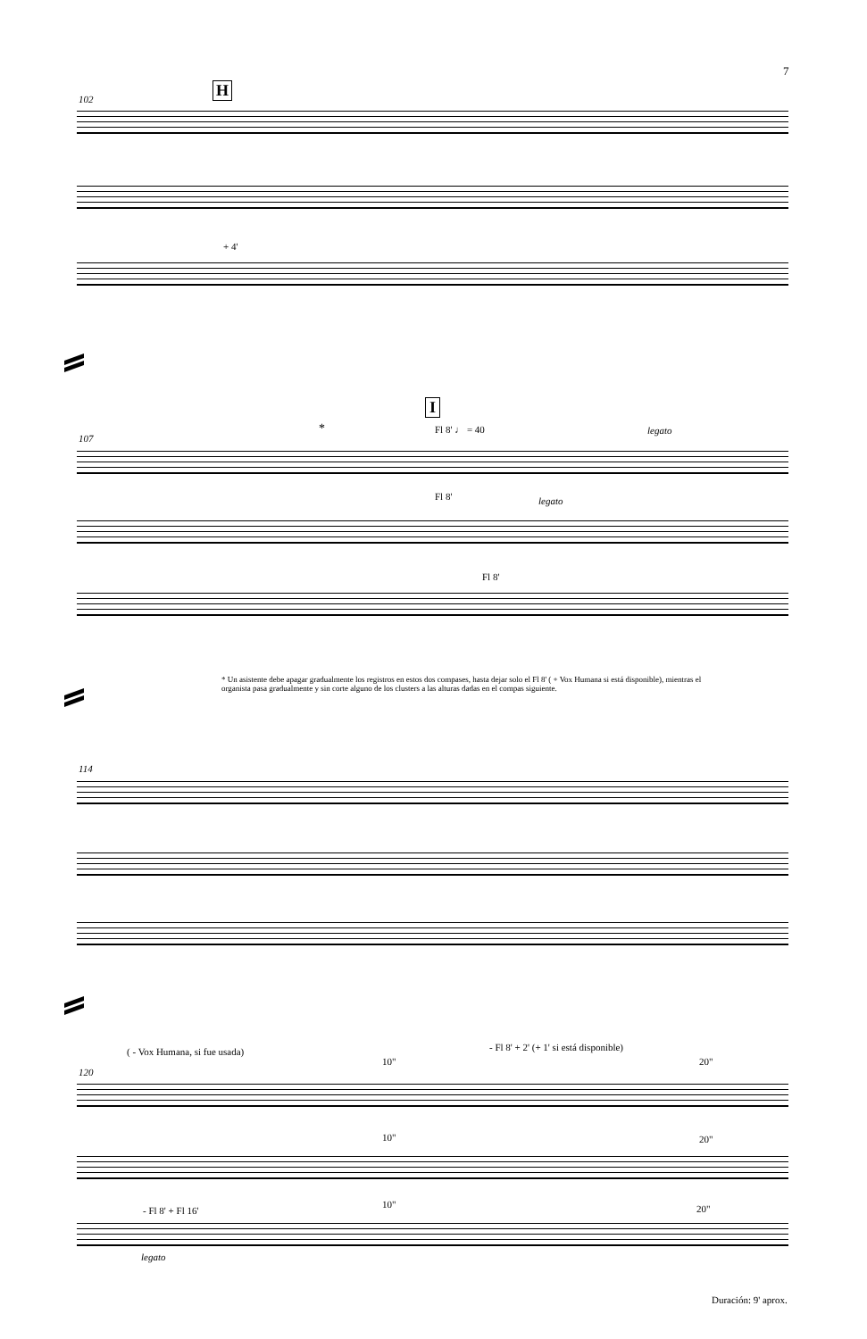7
102
H
+ 4'
I
* Fl 8' ♩ = 40 legato
107
Fl 8' legato
Fl 8'
* Un asistente debe apagar gradualmente los registros en estos dos compases, hasta dejar solo el Fl 8' ( + Vox Humana si está disponible), mientras el organista pasa gradualmente y sin corte alguno de los clusters a las alturas dadas en el compas siguiente.
114
( - Vox Humana, si fue usada)
- Fl 8' + 2' (+ 1' si está disponible)
10" 20"
120
10" 20"
- Fl 8' + Fl 16'
10" 20"
legato
Duración: 9' aprox.